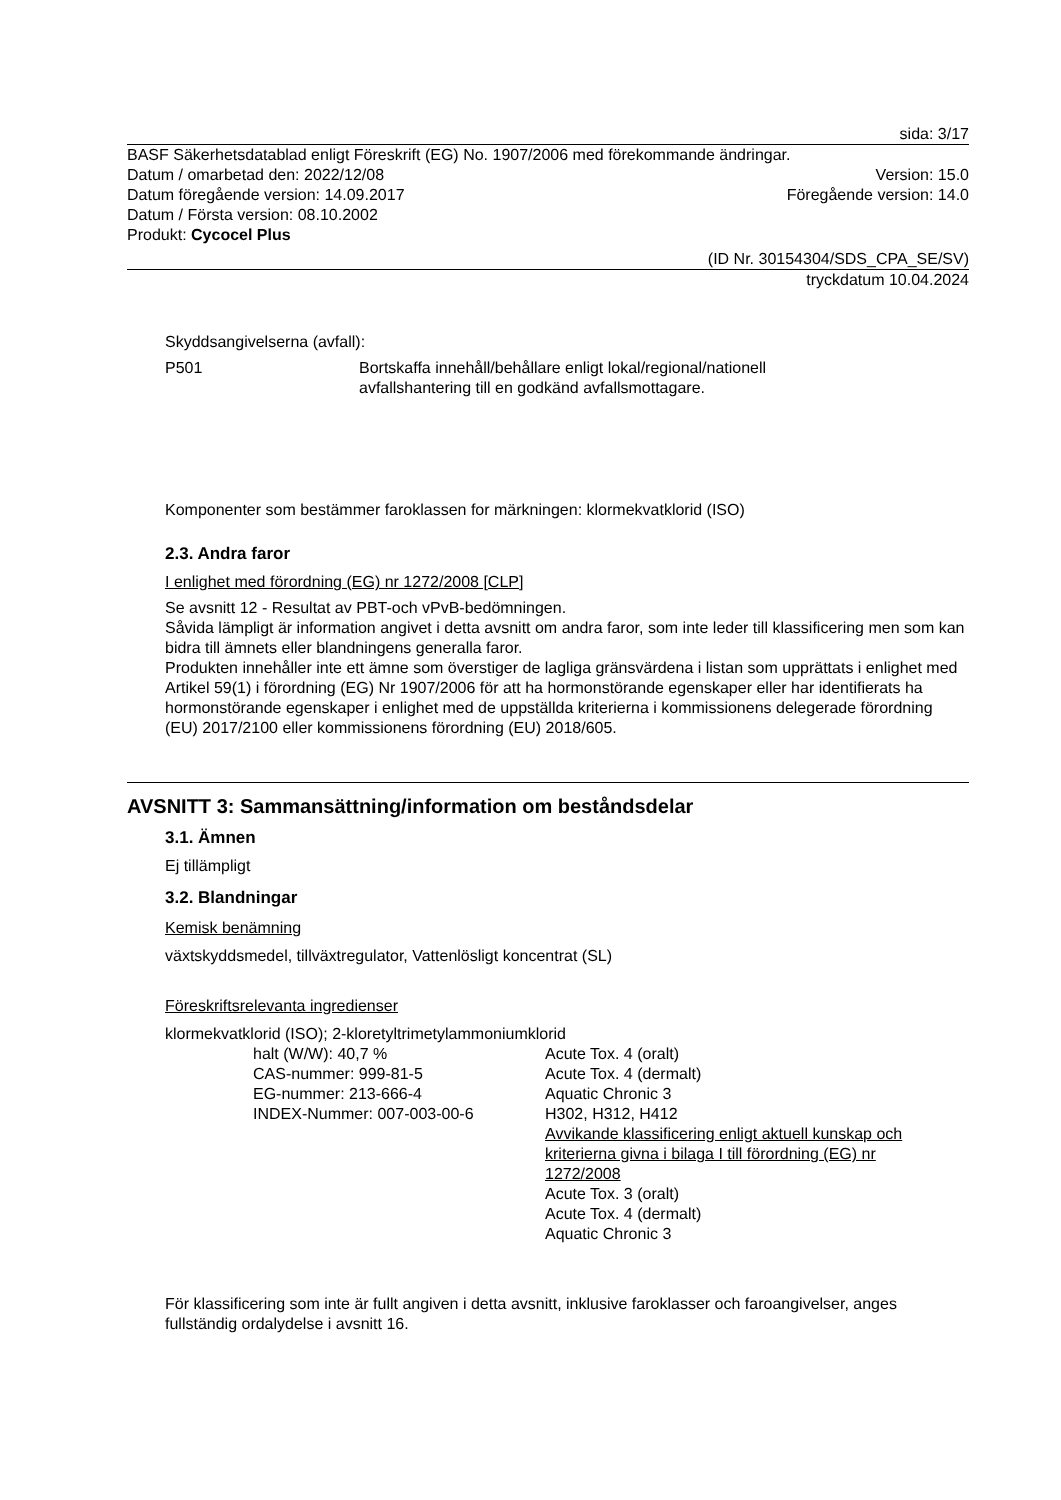sida: 3/17
BASF Säkerhetsdatablad enligt Föreskrift (EG) No. 1907/2006 med förekommande ändringar.
Datum / omarbetad den: 2022/12/08
Version: 15.0
Datum föregående version: 14.09.2017
Föregående version: 14.0
Datum / Första version: 08.10.2002
Produkt: Cycocel Plus
(ID Nr. 30154304/SDS_CPA_SE/SV)
tryckdatum 10.04.2024
Skyddsangivelserna (avfall):
P501 Bortskaffa innehåll/behållare enligt lokal/regional/nationell
avfallshantering till en godkänd avfallsmottagare.
Komponenter som bestämmer faroklassen for märkningen: klormekvatklorid (ISO)
2.3. Andra faror
I enlighet med förordning (EG) nr 1272/2008 [CLP]
Se avsnitt 12 - Resultat av PBT-och vPvB-bedömningen.
Såvida lämpligt är information angivet i detta avsnitt om andra faror, som inte leder till klassificering men som kan bidra till ämnets eller blandningens generalla faror.
Produkten innehåller inte ett ämne som överstiger de lagliga gränsvärdena i listan som upprättats i enlighet med Artikel 59(1) i förordning (EG) Nr 1907/2006 för att ha hormonstörande egenskaper eller har identifierats ha hormonstörande egenskaper i enlighet med de uppställda kriterierna i kommissionens delegerade förordning (EU) 2017/2100 eller kommissionens förordning (EU) 2018/605.
AVSNITT 3: Sammansättning/information om beståndsdelar
3.1. Ämnen
Ej tillämpligt
3.2. Blandningar
Kemisk benämning
växtskyddsmedel, tillväxtregulator, Vattenlösligt koncentrat (SL)
Föreskriftsrelevanta ingredienser
klormekvatklorid (ISO); 2-kloretyltrimetylammoniumklorid
halt (W/W): 40,7 %
CAS-nummer: 999-81-5
EG-nummer: 213-666-4
INDEX-Nummer: 007-003-00-6
Acute Tox. 4 (oralt)
Acute Tox. 4 (dermalt)
Aquatic Chronic 3
H302, H312, H412
Avvikande klassificering enligt aktuell kunskap och kriterierna givna i bilaga I till förordning (EG) nr 1272/2008
Acute Tox. 3 (oralt)
Acute Tox. 4 (dermalt)
Aquatic Chronic 3
För klassificering som inte är fullt angiven i detta avsnitt, inklusive faroklasser och faroangivelser, anges fullständig ordalydelse i avsnitt 16.